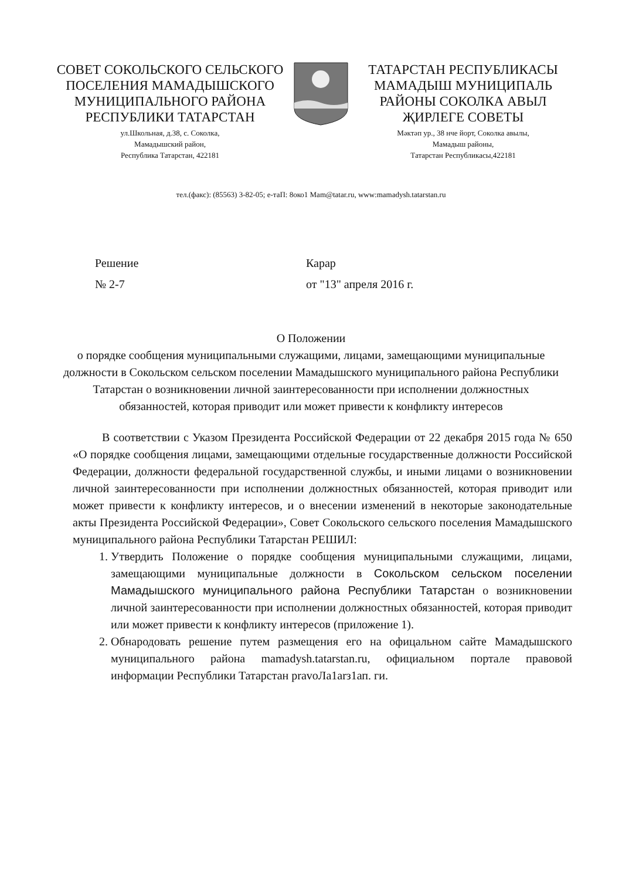СОВЕТ СОКОЛЬСКОГО СЕЛЬСКОГО
ПОСЕЛЕНИЯ МАМАДЫШСКОГО
МУНИЦИПАЛЬНОГО РАЙОНА
РЕСПУБЛИКИ ТАТАРСТАН
ул.Школьная, д.38, с. Соколка,
Мамадышский район,
Республика Татарстан, 422181
ТАТАРСТАН РЕСПУБЛИКАСЫ
МАМАДЫШ МУНИЦИПАЛЬ
РАЙОНЫ СОКОЛКА АВЫЛ
ҖИРЛЕГЕ СОВЕТЫ
Мәктәп ур., 38 нче йорт, Соколка авылы,
Мамадыш районы,
Татарстан Республикасы,422181
тел.(факс): (85563) 3-82-05; e-таП: 8око1 Mam@tatar.ru, www:mamadysh.tatarstan.ru
Решение
№ 2-7
Карар
от "13" апреля 2016 г.
О Положении
о порядке сообщения муниципальными служащими, лицами, замещающими муниципальные должности в Сокольском сельском поселении Мамадышского муниципального района Республики Татарстан о возникновении личной заинтересованности при исполнении должностных обязанностей, которая приводит или может привести к конфликту интересов
В соответствии с Указом Президента Российской Федерации от 22 декабря 2015 года № 650 «О порядке сообщения лицами, замещающими отдельные государственные должности Российской Федерации, должности федеральной государственной службы, и иными лицами о возникновении личной заинтересованности при исполнении должностных обязанностей, которая приводит или может привести к конфликту интересов, и о внесении изменений в некоторые законодательные акты Президента Российской Федерации», Совет Сокольского сельского поселения Мамадышского муниципального района Республики Татарстан РЕШИЛ:
1. Утвердить Положение о порядке сообщения муниципальными служащими, лицами, замещающими муниципальные должности в Сокольском сельском поселении Мамадышского муниципального района Республики Татарстан о возникновении личной заинтересованности при исполнении должностных обязанностей, которая приводит или может привести к конфликту интересов (приложение 1).
2. Обнародовать решение путем размещения его на офицальном сайте Мамадышского муниципального района mamadysh.tatarstan.ru, официальном портале правовой информации Республики Татарстан pravoЛa1arз1ап. ги.